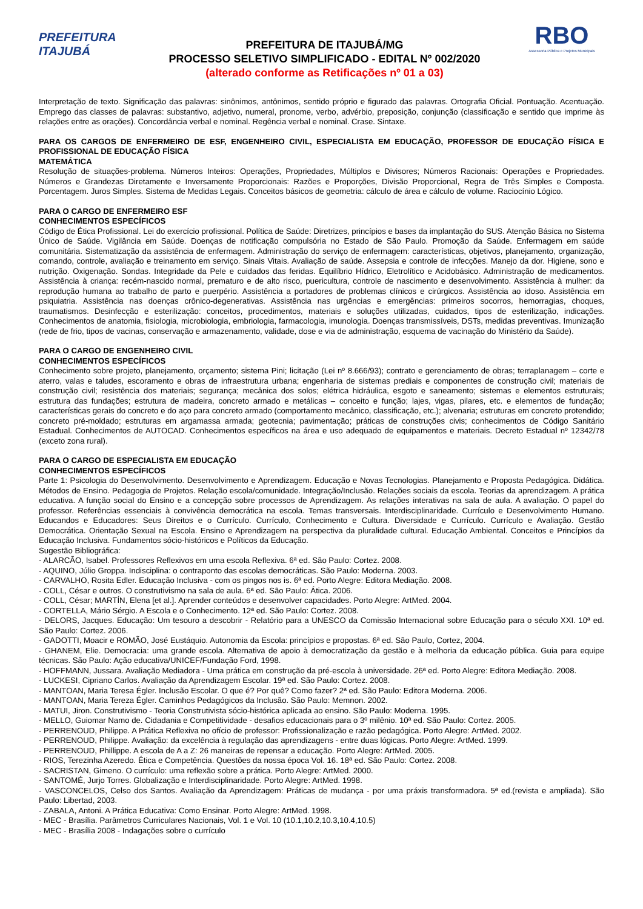PREFEITURA
ITAJUBÁ
PREFEITURA DE ITAJUBÁ/MG
PROCESSO SELETIVO SIMPLIFICADO - EDITAL Nº 002/2020
(alterado conforme as Retificações nº 01 a 03)
RBO
Assessoria Pública e Projetos Municipais
Interpretação de texto. Significação das palavras: sinônimos, antônimos, sentido próprio e figurado das palavras. Ortografia Oficial. Pontuação. Acentuação. Emprego das classes de palavras: substantivo, adjetivo, numeral, pronome, verbo, advérbio, preposição, conjunção (classificação e sentido que imprime às relações entre as orações). Concordância verbal e nominal. Regência verbal e nominal. Crase. Sintaxe.
PARA OS CARGOS DE ENFERMEIRO DE ESF, ENGENHEIRO CIVIL, ESPECIALISTA EM EDUCAÇÃO, PROFESSOR DE EDUCAÇÃO FÍSICA E PROFISSIONAL DE EDUCAÇÃO FÍSICA
MATEMÁTICA
Resolução de situações-problema. Números Inteiros: Operações, Propriedades, Múltiplos e Divisores; Números Racionais: Operações e Propriedades. Números e Grandezas Diretamente e Inversamente Proporcionais: Razões e Proporções, Divisão Proporcional, Regra de Três Simples e Composta. Porcentagem. Juros Simples. Sistema de Medidas Legais. Conceitos básicos de geometria: cálculo de área e cálculo de volume. Raciocínio Lógico.
PARA O CARGO DE ENFERMEIRO ESF
CONHECIMENTOS ESPECÍFICOS
Código de Ética Profissional. Lei do exercício profissional. Política de Saúde: Diretrizes, princípios e bases da implantação do SUS. Atenção Básica no Sistema Único de Saúde. Vigilância em Saúde. Doenças de notificação compulsória no Estado de São Paulo. Promoção da Saúde. Enfermagem em saúde comunitária. Sistematização da assistência de enfermagem. Administração do serviço de enfermagem: características, objetivos, planejamento, organização, comando, controle, avaliação e treinamento em serviço. Sinais Vitais. Avaliação de saúde. Assepsia e controle de infecções. Manejo da dor. Higiene, sono e nutrição. Oxigenação. Sondas. Integridade da Pele e cuidados das feridas. Equilíbrio Hídrico, Eletrolítico e Acidobásico. Administração de medicamentos. Assistência à criança: recém-nascido normal, prematuro e de alto risco, puericultura, controle de nascimento e desenvolvimento. Assistência à mulher: da reprodução humana ao trabalho de parto e puerpério. Assistência a portadores de problemas clínicos e cirúrgicos. Assistência ao idoso. Assistência em psiquiatria. Assistência nas doenças crônico-degenerativas. Assistência nas urgências e emergências: primeiros socorros, hemorragias, choques, traumatismos. Desinfecção e esterilização: conceitos, procedimentos, materiais e soluções utilizadas, cuidados, tipos de esterilização, indicações. Conhecimentos de anatomia, fisiologia, microbiologia, embriologia, farmacologia, imunologia. Doenças transmissíveis, DSTs, medidas preventivas. Imunização (rede de frio, tipos de vacinas, conservação e armazenamento, validade, dose e via de administração, esquema de vacinação do Ministério da Saúde).
PARA O CARGO DE ENGENHEIRO CIVIL
CONHECIMENTOS ESPECÍFICOS
Conhecimento sobre projeto, planejamento, orçamento; sistema Pini; licitação (Lei nº 8.666/93); contrato e gerenciamento de obras; terraplanagem – corte e aterro, valas e taludes, escoramento e obras de infraestrutura urbana; engenharia de sistemas prediais e componentes de construção civil; materiais de construção civil; resistência dos materiais; segurança; mecânica dos solos; elétrica hidráulica, esgoto e saneamento; sistemas e elementos estruturais; estrutura das fundações; estrutura de madeira, concreto armado e metálicas – conceito e função; lajes, vigas, pilares, etc. e elementos de fundação; características gerais do concreto e do aço para concreto armado (comportamento mecânico, classificação, etc.); alvenaria; estruturas em concreto protendido; concreto pré-moldado; estruturas em argamassa armada; geotecnia; pavimentação; práticas de construções civis; conhecimentos de Código Sanitário Estadual. Conhecimentos de AUTOCAD. Conhecimentos específicos na área e uso adequado de equipamentos e materiais. Decreto Estadual nº 12342/78 (exceto zona rural).
PARA O CARGO DE ESPECIALISTA EM EDUCAÇÃO
CONHECIMENTOS ESPECÍFICOS
Parte 1: Psicologia do Desenvolvimento. Desenvolvimento e Aprendizagem. Educação e Novas Tecnologias. Planejamento e Proposta Pedagógica. Didática. Métodos de Ensino. Pedagogia de Projetos. Relação escola/comunidade. Integração/Inclusão. Relações sociais da escola. Teorias da aprendizagem. A prática educativa. A função social do Ensino e a concepção sobre processos de Aprendizagem. As relações interativas na sala de aula. A avaliação. O papel do professor. Referências essenciais à convivência democrática na escola. Temas transversais. Interdisciplinaridade. Currículo e Desenvolvimento Humano. Educandos e Educadores: Seus Direitos e o Currículo. Currículo, Conhecimento e Cultura. Diversidade e Currículo. Currículo e Avaliação. Gestão Democrática. Orientação Sexual na Escola. Ensino e Aprendizagem na perspectiva da pluralidade cultural. Educação Ambiental. Conceitos e Princípios da Educação Inclusiva. Fundamentos sócio-históricos e Políticos da Educação.
Sugestão Bibliográfica:
- ALARCÃO, Isabel. Professores Reflexivos em uma escola Reflexiva. 6ª ed. São Paulo: Cortez. 2008.
- AQUINO, Júlio Groppa. Indisciplina: o contraponto das escolas democráticas. São Paulo: Moderna. 2003.
- CARVALHO, Rosita Edler. Educação Inclusiva - com os pingos nos is. 6ª ed. Porto Alegre: Editora Mediação. 2008.
- COLL, César e outros. O construtivismo na sala de aula. 6ª ed. São Paulo: Ática. 2006.
- COLL, César; MARTÍN, Elena [et al.]. Aprender conteúdos e desenvolver capacidades. Porto Alegre: ArtMed. 2004.
- CORTELLA, Mário Sérgio. A Escola e o Conhecimento. 12ª ed. São Paulo: Cortez. 2008.
- DELORS, Jacques. Educação: Um tesouro a descobrir - Relatório para a UNESCO da Comissão Internacional sobre Educação para o século XXI. 10ª ed. São Paulo: Cortez. 2006.
- GADOTTI, Moacir e ROMÃO, José Eustáquio. Autonomia da Escola: princípios e propostas. 6ª ed. São Paulo, Cortez, 2004.
- GHANEM, Elie. Democracia: uma grande escola. Alternativa de apoio à democratização da gestão e à melhoria da educação pública. Guia para equipe técnicas. São Paulo: Ação educativa/UNICEF/Fundação Ford, 1998.
- HOFFMANN, Jussara. Avaliação Mediadora - Uma prática em construção da pré-escola à universidade. 26ª ed. Porto Alegre: Editora Mediação. 2008.
- LUCKESI, Cipriano Carlos. Avaliação da Aprendizagem Escolar. 19ª ed. São Paulo: Cortez. 2008.
- MANTOAN, Maria Teresa Égler. Inclusão Escolar. O que é? Por quê? Como fazer? 2ª ed. São Paulo: Editora Moderna. 2006.
- MANTOAN, Maria Tereza Égler. Caminhos Pedagógicos da Inclusão. São Paulo: Memnon. 2002.
- MATUI, Jiron. Construtivismo - Teoria Construtivista sócio-histórica aplicada ao ensino. São Paulo: Moderna. 1995.
- MELLO, Guiomar Namo de. Cidadania e Competitividade - desafios educacionais para o 3º milênio. 10ª ed. São Paulo: Cortez. 2005.
- PERRENOUD, Philippe. A Prática Reflexiva no ofício de professor: Profissionalização e razão pedagógica. Porto Alegre: ArtMed. 2002.
- PERRENOUD, Philippe. Avaliação: da excelência à regulação das aprendizagens - entre duas lógicas. Porto Alegre: ArtMed. 1999.
- PERRENOUD, Phillippe. A escola de A a Z: 26 maneiras de repensar a educação. Porto Alegre: ArtMed. 2005.
- RIOS, Terezinha Azeredo. Ética e Competência. Questões da nossa época Vol. 16. 18ª ed. São Paulo: Cortez. 2008.
- SACRISTAN, Gimeno. O currículo: uma reflexão sobre a prática. Porto Alegre: ArtMed. 2000.
- SANTOMÉ, Jurjo Torres. Globalização e Interdisciplinaridade. Porto Alegre: ArtMed. 1998.
- VASCONCELOS, Celso dos Santos. Avaliação da Aprendizagem: Práticas de mudança - por uma práxis transformadora. 5ª ed.(revista e ampliada). São Paulo: Libertad, 2003.
- ZABALA, Antoni. A Prática Educativa: Como Ensinar. Porto Alegre: ArtMed. 1998.
- MEC - Brasília. Parâmetros Curriculares Nacionais, Vol. 1 e Vol. 10 (10.1,10.2,10.3,10.4,10.5)
- MEC - Brasília 2008 - Indagações sobre o currículo